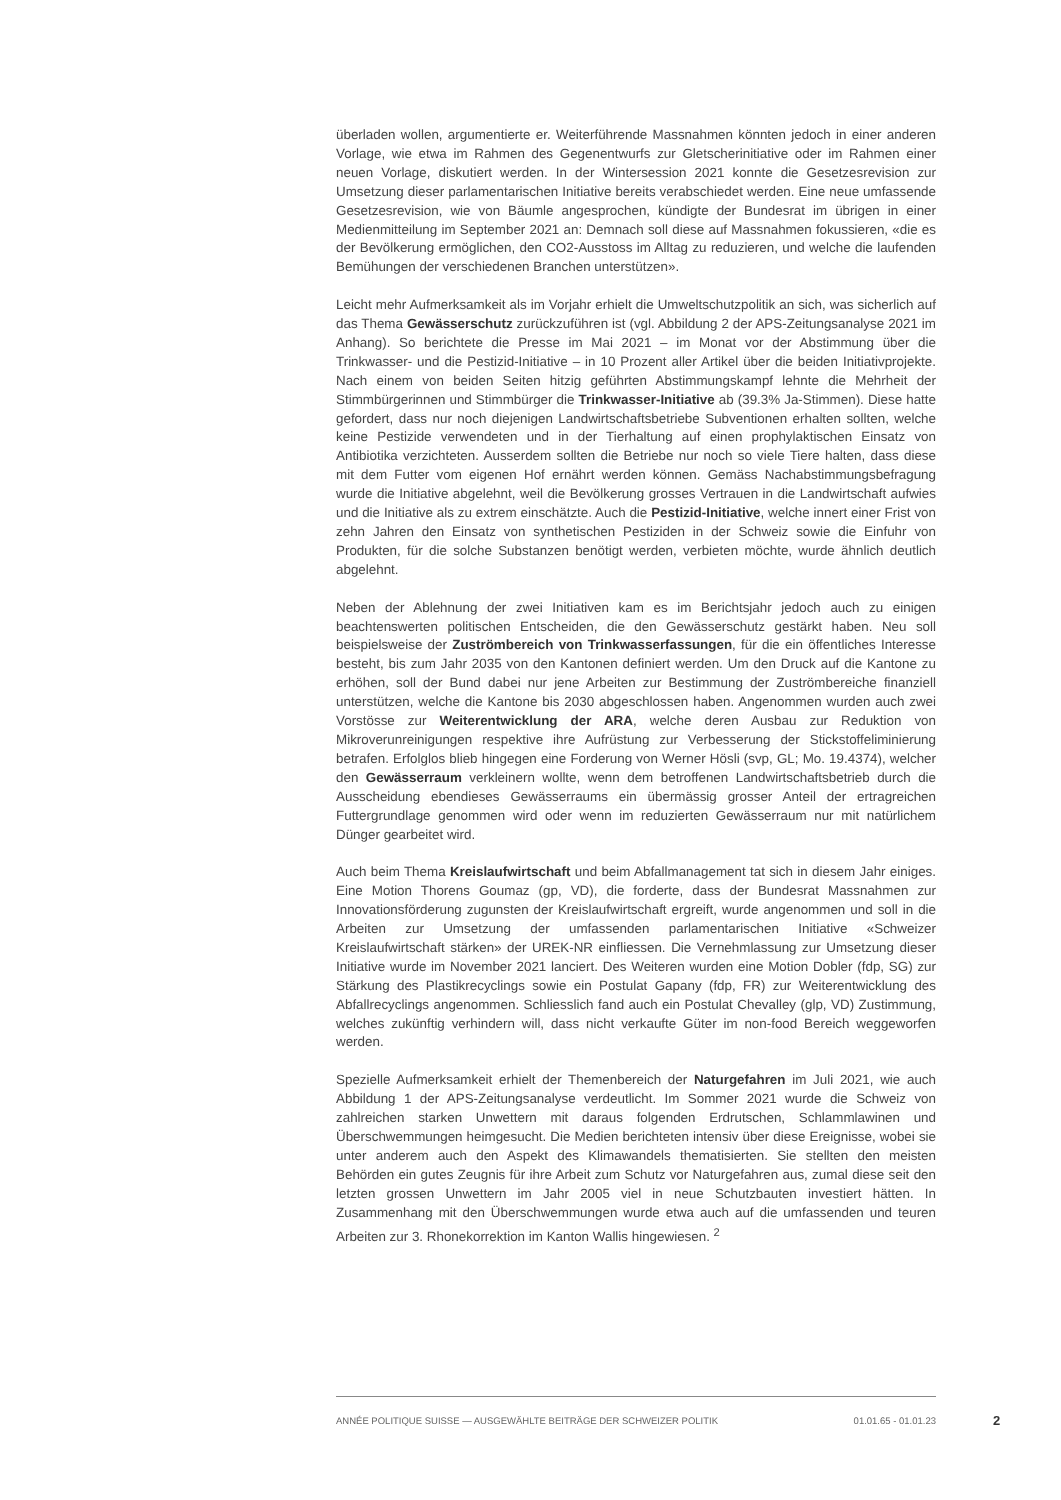überladen wollen, argumentierte er. Weiterführende Massnahmen könnten jedoch in einer anderen Vorlage, wie etwa im Rahmen des Gegenentwurfs zur Gletscherinitiative oder im Rahmen einer neuen Vorlage, diskutiert werden. In der Wintersession 2021 konnte die Gesetzesrevision zur Umsetzung dieser parlamentarischen Initiative bereits verabschiedet werden. Eine neue umfassende Gesetzesrevision, wie von Bäumle angesprochen, kündigte der Bundesrat im übrigen in einer Medienmitteilung im September 2021 an: Demnach soll diese auf Massnahmen fokussieren, «die es der Bevölkerung ermöglichen, den CO2-Ausstoss im Alltag zu reduzieren, und welche die laufenden Bemühungen der verschiedenen Branchen unterstützen».
Leicht mehr Aufmerksamkeit als im Vorjahr erhielt die Umweltschutzpolitik an sich, was sicherlich auf das Thema Gewässerschutz zurückzuführen ist (vgl. Abbildung 2 der APS-Zeitungsanalyse 2021 im Anhang). So berichtete die Presse im Mai 2021 – im Monat vor der Abstimmung über die Trinkwasser- und die Pestizid-Initiative – in 10 Prozent aller Artikel über die beiden Initiativprojekte. Nach einem von beiden Seiten hitzig geführten Abstimmungskampf lehnte die Mehrheit der Stimmbürgerinnen und Stimmbürger die Trinkwasser-Initiative ab (39.3% Ja-Stimmen). Diese hatte gefordert, dass nur noch diejenigen Landwirtschaftsbetriebe Subventionen erhalten sollten, welche keine Pestizide verwendeten und in der Tierhaltung auf einen prophylaktischen Einsatz von Antibiotika verzichteten. Ausserdem sollten die Betriebe nur noch so viele Tiere halten, dass diese mit dem Futter vom eigenen Hof ernährt werden können. Gemäss Nachabstimmungsbefragung wurde die Initiative abgelehnt, weil die Bevölkerung grosses Vertrauen in die Landwirtschaft aufwies und die Initiative als zu extrem einschätzte. Auch die Pestizid-Initiative, welche innert einer Frist von zehn Jahren den Einsatz von synthetischen Pestiziden in der Schweiz sowie die Einfuhr von Produkten, für die solche Substanzen benötigt werden, verbieten möchte, wurde ähnlich deutlich abgelehnt.
Neben der Ablehnung der zwei Initiativen kam es im Berichtsjahr jedoch auch zu einigen beachtenswerten politischen Entscheiden, die den Gewässerschutz gestärkt haben. Neu soll beispielsweise der Zuströmbereich von Trinkwasserfassungen, für die ein öffentliches Interesse besteht, bis zum Jahr 2035 von den Kantonen definiert werden. Um den Druck auf die Kantone zu erhöhen, soll der Bund dabei nur jene Arbeiten zur Bestimmung der Zuströmbereiche finanziell unterstützen, welche die Kantone bis 2030 abgeschlossen haben. Angenommen wurden auch zwei Vorstösse zur Weiterentwicklung der ARA, welche deren Ausbau zur Reduktion von Mikroverunreinigungen respektive ihre Aufrüstung zur Verbesserung der Stickstoffeliminierung betrafen. Erfolglos blieb hingegen eine Forderung von Werner Hösli (svp, GL; Mo. 19.4374), welcher den Gewässerraum verkleinern wollte, wenn dem betroffenen Landwirtschaftsbetrieb durch die Ausscheidung ebendieses Gewässerraums ein übermässig grosser Anteil der ertragreichen Futtergrundlage genommen wird oder wenn im reduzierten Gewässerraum nur mit natürlichem Dünger gearbeitet wird.
Auch beim Thema Kreislaufwirtschaft und beim Abfallmanagement tat sich in diesem Jahr einiges. Eine Motion Thorens Goumaz (gp, VD), die forderte, dass der Bundesrat Massnahmen zur Innovationsförderung zugunsten der Kreislaufwirtschaft ergreift, wurde angenommen und soll in die Arbeiten zur Umsetzung der umfassenden parlamentarischen Initiative «Schweizer Kreislaufwirtschaft stärken» der UREK-NR einfliessen. Die Vernehmlassung zur Umsetzung dieser Initiative wurde im November 2021 lanciert. Des Weiteren wurden eine Motion Dobler (fdp, SG) zur Stärkung des Plastikrecyclings sowie ein Postulat Gapany (fdp, FR) zur Weiterentwicklung des Abfallrecyclings angenommen. Schliesslich fand auch ein Postulat Chevalley (glp, VD) Zustimmung, welches zukünftig verhindern will, dass nicht verkaufte Güter im non-food Bereich weggeworfen werden.
Spezielle Aufmerksamkeit erhielt der Themenbereich der Naturgefahren im Juli 2021, wie auch Abbildung 1 der APS-Zeitungsanalyse verdeutlicht. Im Sommer 2021 wurde die Schweiz von zahlreichen starken Unwettern mit daraus folgenden Erdrutschen, Schlammlawinen und Überschwemmungen heimgesucht. Die Medien berichteten intensiv über diese Ereignisse, wobei sie unter anderem auch den Aspekt des Klimawandels thematisierten. Sie stellten den meisten Behörden ein gutes Zeugnis für ihre Arbeit zum Schutz vor Naturgefahren aus, zumal diese seit den letzten grossen Unwettern im Jahr 2005 viel in neue Schutzbauten investiert hätten. In Zusammenhang mit den Überschwemmungen wurde etwa auch auf die umfassenden und teuren Arbeiten zur 3. Rhonekorrektion im Kanton Wallis hingewiesen. <sup>2</sup>
ANNÉE POLITIQUE SUISSE — AUSGEWÄHLTE BEITRÄGE DER SCHWEIZER POLITIK 01.01.65 - 01.01.23
2